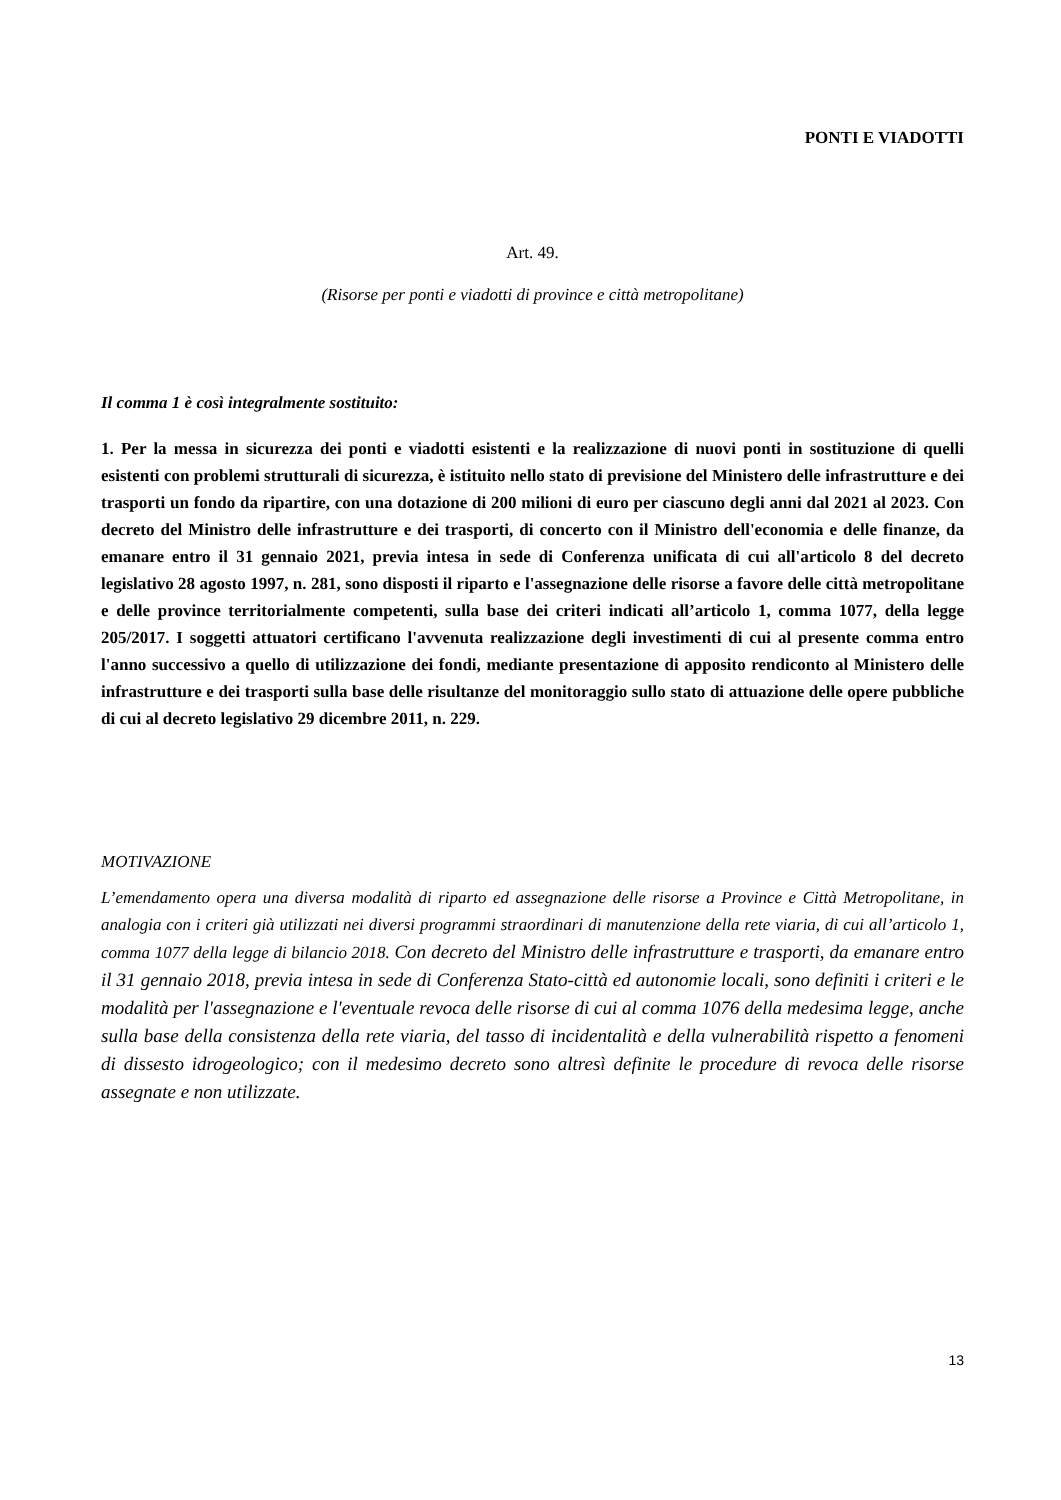PONTI E VIADOTTI
Art. 49.
(Risorse per ponti e viadotti di province e città metropolitane)
Il comma 1 è così integralmente sostituito:
1. Per la messa in sicurezza dei ponti e viadotti esistenti e la realizzazione di nuovi ponti in sostituzione di quelli esistenti con problemi strutturali di sicurezza, è istituito nello stato di previsione del Ministero delle infrastrutture e dei trasporti un fondo da ripartire, con una dotazione di 200 milioni di euro per ciascuno degli anni dal 2021 al 2023. Con decreto del Ministro delle infrastrutture e dei trasporti, di concerto con il Ministro dell'economia e delle finanze, da emanare entro il 31 gennaio 2021, previa intesa in sede di Conferenza unificata di cui all'articolo 8 del decreto legislativo 28 agosto 1997, n. 281, sono disposti il riparto e l'assegnazione delle risorse a favore delle città metropolitane e delle province territorialmente competenti, sulla base dei criteri indicati all’articolo 1, comma 1077, della legge 205/2017. I soggetti attuatori certificano l'avvenuta realizzazione degli investimenti di cui al presente comma entro l'anno successivo a quello di utilizzazione dei fondi, mediante presentazione di apposito rendiconto al Ministero delle infrastrutture e dei trasporti sulla base delle risultanze del monitoraggio sullo stato di attuazione delle opere pubbliche di cui al decreto legislativo 29 dicembre 2011, n. 229.
MOTIVAZIONE
L’emendamento opera una diversa modalità di riparto ed assegnazione delle risorse a Province e Città Metropolitane, in analogia con i criteri già utilizzati nei diversi programmi straordinari di manutenzione della rete viaria, di cui all’articolo 1, comma 1077 della legge di bilancio 2018. Con decreto del Ministro delle infrastrutture e trasporti, da emanare entro il 31 gennaio 2018, previa intesa in sede di Conferenza Stato-città ed autonomie locali, sono definiti i criteri e le modalità per l'assegnazione e l'eventuale revoca delle risorse di cui al comma 1076 della medesima legge, anche sulla base della consistenza della rete viaria, del tasso di incidentalità e della vulnerabilità rispetto a fenomeni di dissesto idrogeologico; con il medesimo decreto sono altresì definite le procedure di revoca delle risorse assegnate e non utilizzate.
13